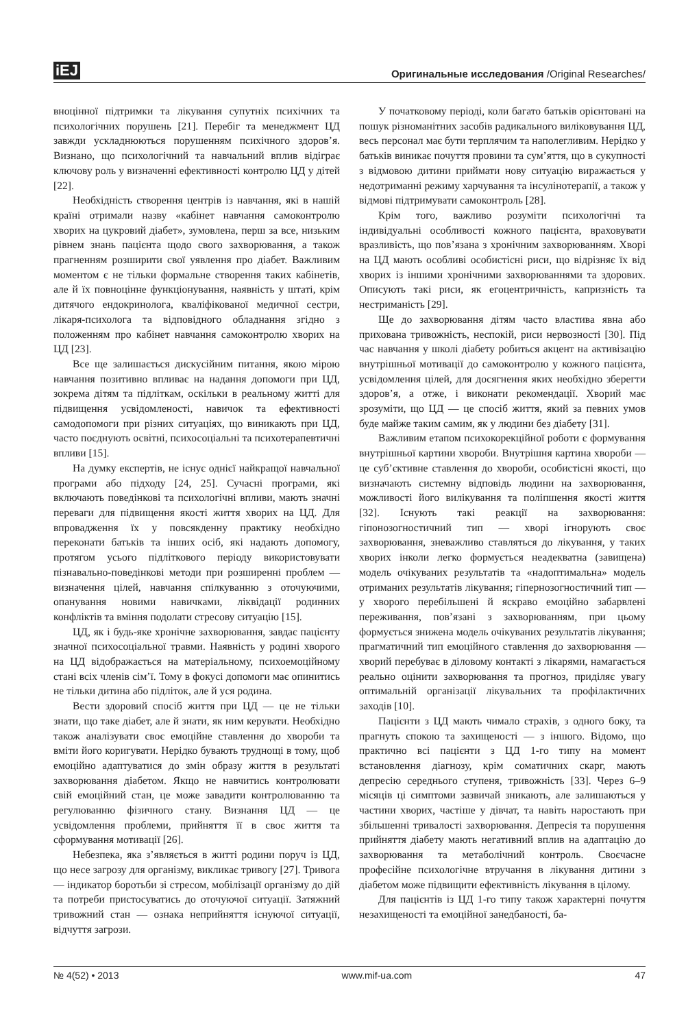iEJ Оригинальные исследования /Original Researches/
вноцінної підтримки та лікування супутніх психічних та психологічних порушень [21]. Перебіг та менеджмент ЦД завжди ускладнюються порушенням психічного здоров’я. Визнано, що психологічний та навчальний вплив відіграє ключову роль у визначенні ефективності контролю ЦД у дітей [22].
Необхідність створення центрів із навчання, які в нашій країні отримали назву «кабінет навчання самоконтролю хворих на цукровий діабет», зумовлена, перш за все, низьким рівнем знань пацієнта щодо свого захворювання, а також прагненням розширити свої уявлення про діабет. Важливим моментом є не тільки формальне створення таких кабінетів, але й їх повноцінне функціонування, наявність у штаті, крім дитячого ендокринолога, кваліфікованої медичної сестри, лікаря-психолога та відповідного обладнання згідно з положенням про кабінет навчання самоконтролю хворих на ЦД [23].
Все ще залишається дискусійним питання, якою мірою навчання позитивно впливає на надання допомоги при ЦД, зокрема дітям та підліткам, оскільки в реальному житті для підвищення усвідомленості, навичок та ефективності самодопомоги при різних ситуаціях, що виникають при ЦД, часто поєднують освітні, психосоціальні та психотерапевтичні впливи [15].
На думку експертів, не існує однієї найкращої навчальної програми або підходу [24, 25]. Сучасні програми, які включають поведінкові та психологічні впливи, мають значні переваги для підвищення якості життя хворих на ЦД. Для впровадження їх у повсякденну практику необхідно переконати батьків та інших осіб, які надають допомогу, протягом усього підліткового періоду використовувати пізнавально-поведінкові методи при розширенні проблем — визначення цілей, навчання спілкуванню з оточуючими, опанування новими навичками, ліквідації родинних конфліктів та вміння подолати стресову ситуацію [15].
ЦД, як і будь-яке хронічне захворювання, завдає пацієнту значної психосоціальної травми. Наявність у родині хворого на ЦД відображається на матеріальному, психоемоційному стані всіх членів сім’ї. Тому в фокусі допомоги має опинитись не тільки дитина або підліток, але й уся родина.
Вести здоровий спосіб життя при ЦД — це не тільки знати, що таке діабет, але й знати, як ним керувати. Необхідно також аналізувати своє емоційне ставлення до хвороби та вміти його коригувати. Нерідко бувають труднощі в тому, щоб емоційно адаптуватися до змін образу життя в результаті захворювання діабетом. Якщо не навчитись контролювати свій емоційний стан, це може завадити контролюванню та регулюванню фізичного стану. Визнання ЦД — це усвідомлення проблеми, прийняття її в своє життя та сформування мотивації [26].
Небезпека, яка з’являється в житті родини поруч із ЦД, що несе загрозу для організму, викликає тривогу [27]. Тривога — індикатор боротьби зі стресом, мобілізації організму до дій та потреби пристосуватись до оточуючої ситуації. Затяжний тривожний стан — ознака неприйняття існуючої ситуації, відчуття загрози.
У початковому періоді, коли багато батьків орієнтовані на пошук різноманітних засобів радикального виліковування ЦД, весь персонал має бути терплячим та наполегливим. Нерідко у батьків виникає почуття провини та сум’яття, що в сукупності з відмовою дитини приймати нову ситуацію виражається у недотриманні режиму харчування та інсулінотерапії, а також у відмові підтримувати самоконтроль [28].
Крім того, важливо розуміти психологічні та індивідуальні особливості кожного пацієнта, враховувати вразливість, що пов’язана з хронічним захворюванням. Хворі на ЦД мають особливі особистісні риси, що відрізняє їх від хворих із іншими хронічними захворюваннями та здорових. Описують такі риси, як егоцентричність, капризність та нестриманість [29].
Ще до захворювання дітям часто властива явна або прихована тривожність, неспокій, риси нервозності [30]. Під час навчання у школі діабету робиться акцент на активізацію внутрішньої мотивації до самоконтролю у кожного пацієнта, усвідомлення цілей, для досягнення яких необхідно зберегти здоров’я, а отже, і виконати рекомендації. Хворий має зрозуміти, що ЦД — це спосіб життя, який за певних умов буде майже таким самим, як у людини без діабету [31].
Важливим етапом психокорекційної роботи є формування внутрішньої картини хвороби. Внутрішня картина хвороби — це суб’єктивне ставлення до хвороби, особистісні якості, що визначають системну відповідь людини на захворювання, можливості його вилікування та поліпшення якості життя [32]. Існують такі реакції на захворювання: гіпонозогностичний тип — хворі ігнорують своє захворювання, зневажливо ставляться до лікування, у таких хворих інколи легко формується неадекватна (завищена) модель очікуваних результатів та «надоптимальна» модель отриманих результатів лікування; гіпернозогностичний тип — у хворого перебільшені й яскраво емоційно забарвлені переживання, пов’язані з захворюванням, при цьому формується знижена модель очікуваних результатів лікування; прагматичний тип емоційного ставлення до захворювання — хворий перебуває в діловому контакті з лікарями, намагається реально оцінити захворювання та прогноз, приділяє увагу оптимальній організації лікувальних та профілактичних заходів [10].
Пацієнти з ЦД мають чимало страхів, з одного боку, та прагнуть спокою та захищеності — з іншого. Відомо, що практично всі пацієнти з ЦД 1-го типу на момент встановлення діагнозу, крім соматичних скарг, мають депресію середнього ступеня, тривожність [33]. Через 6–9 місяців ці симптоми зазвичай зникають, але залишаються у частини хворих, частіше у дівчат, та навіть наростають при збільшенні тривалості захворювання. Депресія та порушення прийняття діабету мають негативний вплив на адаптацію до захворювання та метаболічний контроль. Своєчасне професійне психологічне втручання в лікування дитини з діабетом може підвищити ефективність лікування в цілому.
Для пацієнтів із ЦД 1-го типу також характерні почуття незахищеності та емоційної занедбаності, ба-
№ 4(52) • 2013 www.mif-ua.com 47